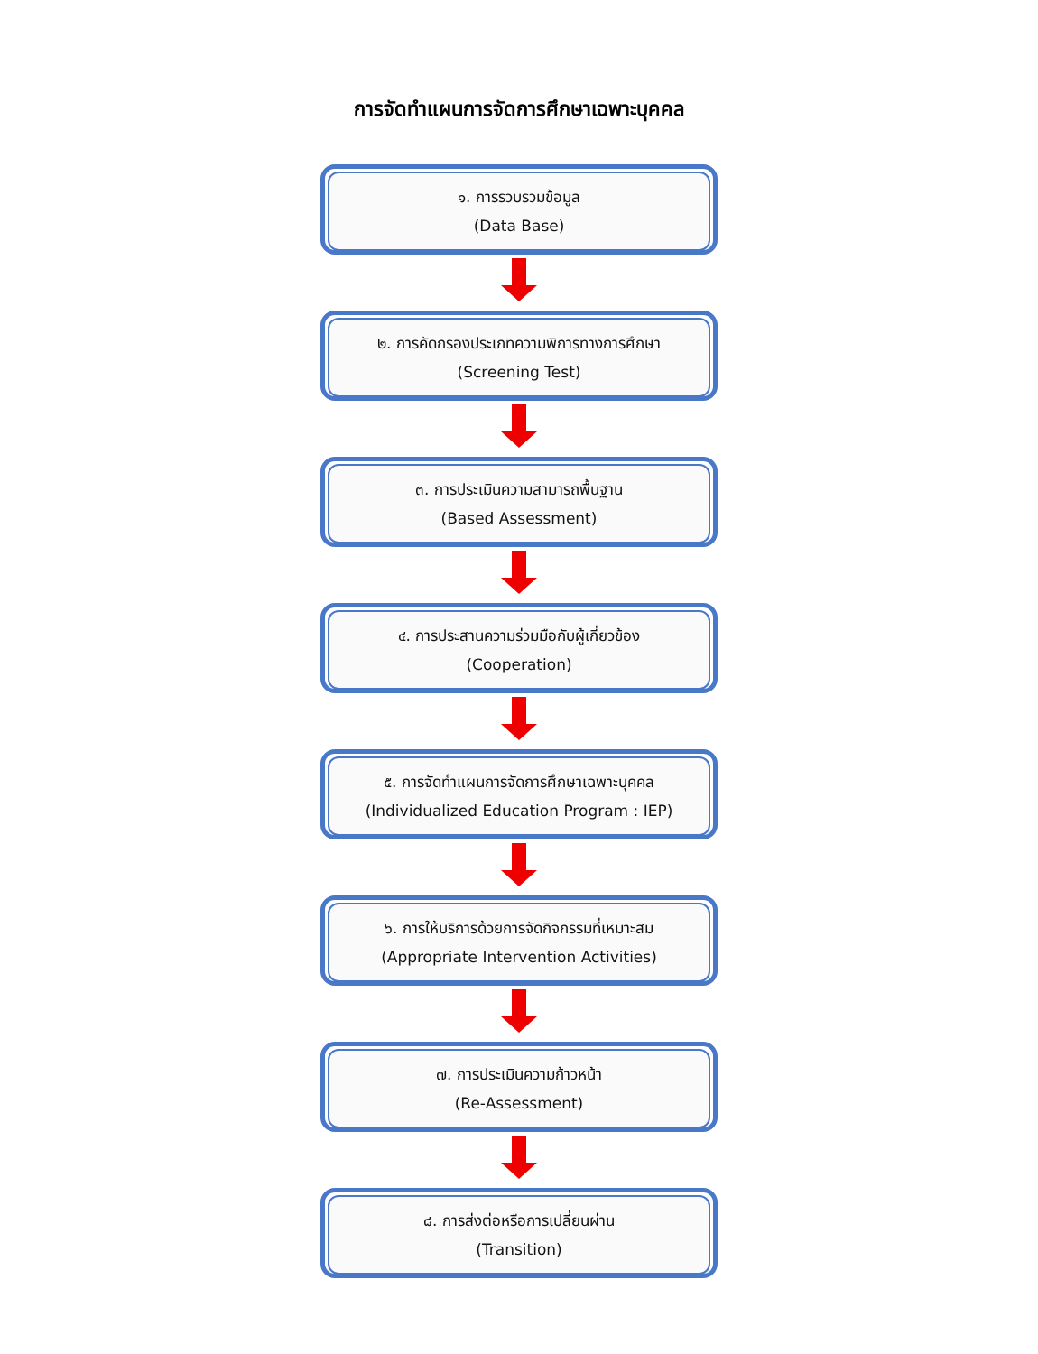การจัดทำแผนการจัดการศึกษาเฉพาะบุคคล
๑. การรวบรวมข้อมูล
(Data Base)
๒. การคัดกรองประเภทความพิการทางการศึกษา
(Screening Test)
๓. การประเมินความสามารถพื้นฐาน
(Based Assessment)
๔. การประสานความร่วมมือกับผู้เกี่ยวข้อง
(Cooperation)
๕. การจัดทำแผนการจัดการศึกษาเฉพาะบุคคล
(Individualized Education Program : IEP)
๖. การให้บริการด้วยการจัดกิจกรรมที่เหมาะสม
(Appropriate Intervention Activities)
๗. การประเมินความก้าวหน้า
(Re-Assessment)
๘. การส่งต่อหรือการเปลี่ยนผ่าน
(Transition)